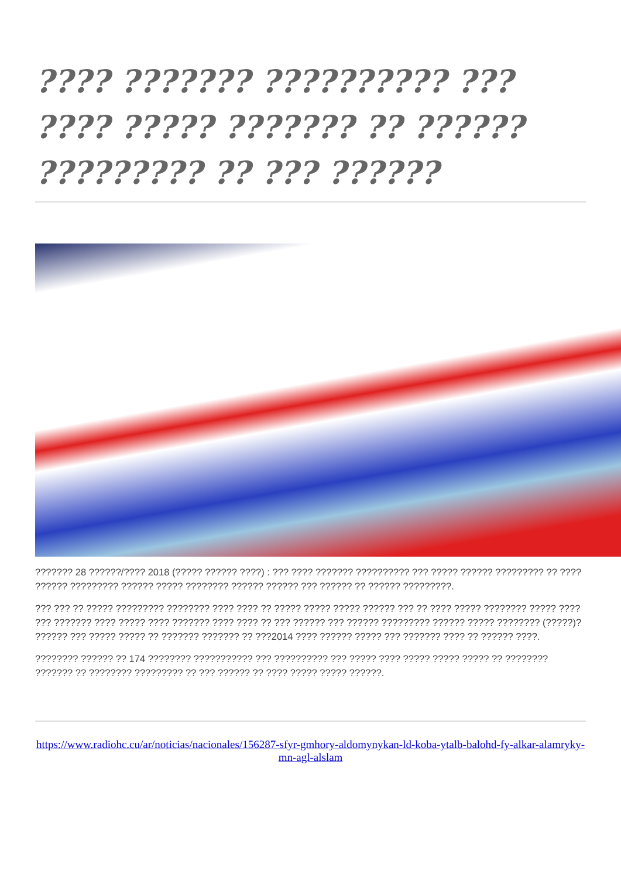???? ??????? ?????????? ??? ???? ????? ??????? ?? ?????? ????????? ?? ??? ??????
??????? 28 ??????/???? 2018 (????? ?????? ????) : ??? ???? ??????? ?????????? ??? ????? ?????? ????????? ?? ???? ?????? ????????? ?????? ????? ???????? ?????? ?????? ??? ?????? ?? ?????? ?????????.
??? ??? ?? ????? ????????? ???????? ???? ???? ?? ????? ????? ????? ?????? ??? ?? ???? ????? ???????? ????? ???? ??? ??????? ???? ????? ???? ??????? ???? ???? ?? ??? ?????? ??? ?????? ????????? ?????? ????? ???????? (?????)? ?????? ??? ????? ????? ?? ??????? ??????? ?? ???2014 ???? ?????? ????? ??? ??????? ???? ?? ?????? ????.
???????? ?????? ?? 174 ???????? ??????????? ??? ?????????? ??? ????? ???? ????? ????? ????? ?? ???????? ??????? ?? ???????? ????????? ?? ??? ?????? ?? ???? ????? ????? ??????.
https://www.radiohc.cu/ar/noticias/nacionales/156287-sfyr-gmhory-aldomynykan-ld-koba-ytalb-balohd-fy-alkar-alamryky-mn-agl-alslam